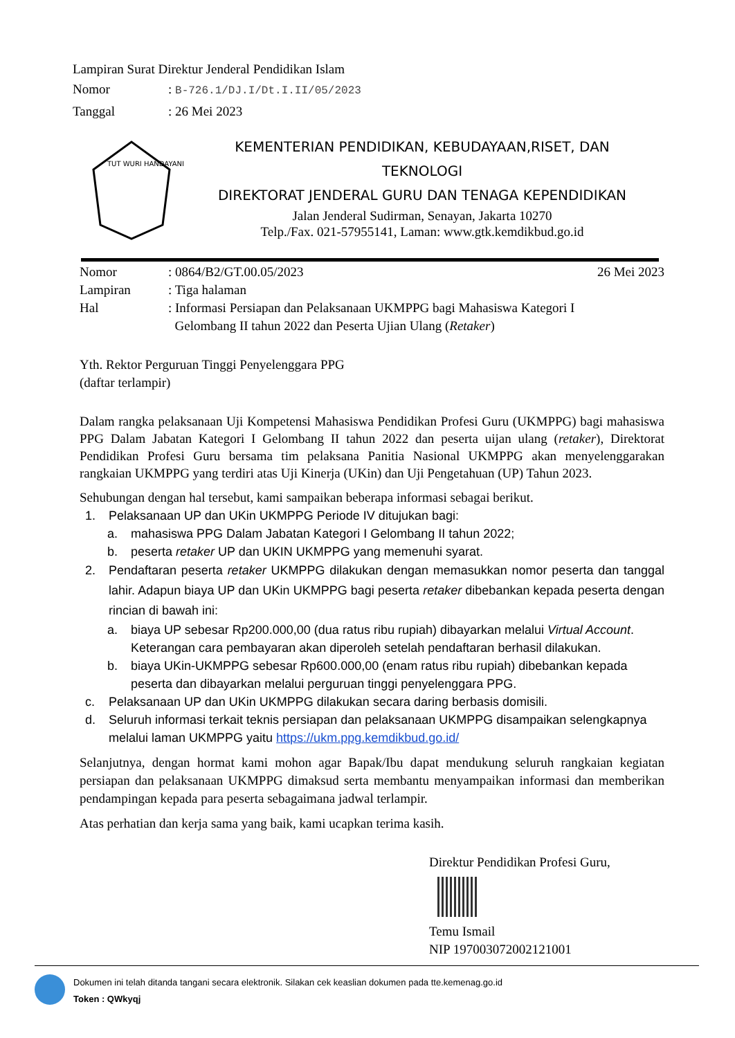Lampiran Surat Direktur Jenderal Pendidikan Islam
Nomor: B-726.1/DJ.I/Dt.I.II/05/2023
Tanggal: 26 Mei 2023
TUT WURI HANDAYANI
KEMENTERIAN PENDIDIKAN, KEBUDAYAAN,RISET, DAN
TEKNOLOGI
DIREKTORAT JENDERAL GURU DAN TENAGA KEPENDIDIKAN
Jalan Jenderal Sudirman, Senayan, Jakarta 10270
Telp./Fax. 021-57955141, Laman: www.gtk.kemdikbud.go.id
| Nomor | : 0864/B2/GT.00.05/2023 | 26 Mei 2023 |
| Lampiran | : Tiga halaman | |
| Hal | : Informasi Persiapan dan Pelaksanaan UKMPPG bagi Mahasiswa Kategori I Gelombang II tahun 2022 dan Peserta Ujian Ulang ( Retaker ) | |
Yth. Rektor Perguruan Tinggi Penyelenggara PPG
(daftar terlampir)
Dalam rangka pelaksanaan Uji Kompetensi Mahasiswa Pendidikan Profesi Guru (UKMPPG) bagi mahasiswa PPG Dalam Jabatan Kategori I Gelombang II tahun 2022 dan peserta uijan ulang (retaker), Direktorat Pendidikan Profesi Guru bersama tim pelaksana Panitia Nasional UKMPPG akan menyelenggarakan rangkaian UKMPPG yang terdiri atas Uji Kinerja (UKin) dan Uji Pengetahuan (UP) Tahun 2023.
Sehubungan dengan hal tersebut, kami sampaikan beberapa informasi sebagai berikut.
1. Pelaksanaan UP dan UKin UKMPPG Periode IV ditujukan bagi:
a. mahasiswa PPG Dalam Jabatan Kategori I Gelombang II tahun 2022;
b. peserta retaker UP dan UKIN UKMPPG yang memenuhi syarat.
2. Pendaftaran peserta retaker UKMPPG dilakukan dengan memasukkan nomor peserta dan tanggal lahir. Adapun biaya UP dan UKin UKMPPG bagi peserta retaker dibebankan kepada peserta dengan rincian di bawah ini:
a. biaya UP sebesar Rp200.000,00 (dua ratus ribu rupiah) dibayarkan melalui Virtual Account. Keterangan cara pembayaran akan diperoleh setelah pendaftaran berhasil dilakukan.
b. biaya UKin-UKMPPG sebesar Rp600.000,00 (enam ratus ribu rupiah) dibebankan kepada peserta dan dibayarkan melalui perguruan tinggi penyelenggara PPG.
c. Pelaksanaan UP dan UKin UKMPPG dilakukan secara daring berbasis domisili.
d. Seluruh informasi terkait teknis persiapan dan pelaksanaan UKMPPG disampaikan selengkapnya melalui laman UKMPPG yaitu https://ukm.ppg.kemdikbud.go.id/
Selanjutnya, dengan hormat kami mohon agar Bapak/Ibu dapat mendukung seluruh rangkaian kegiatan persiapan dan pelaksanaan UKMPPG dimaksud serta membantu menyampaikan informasi dan memberikan pendampingan kepada para peserta sebagaimana jadwal terlampir.
Atas perhatian dan kerja sama yang baik, kami ucapkan terima kasih.
Direktur Pendidikan Profesi Guru,
Temu Ismail
NIP 197003072002121001
Dokumen ini telah ditanda tangani secara elektronik. Silakan cek keaslian dokumen pada tte.kemenag.go.id
Token : QWkyqj